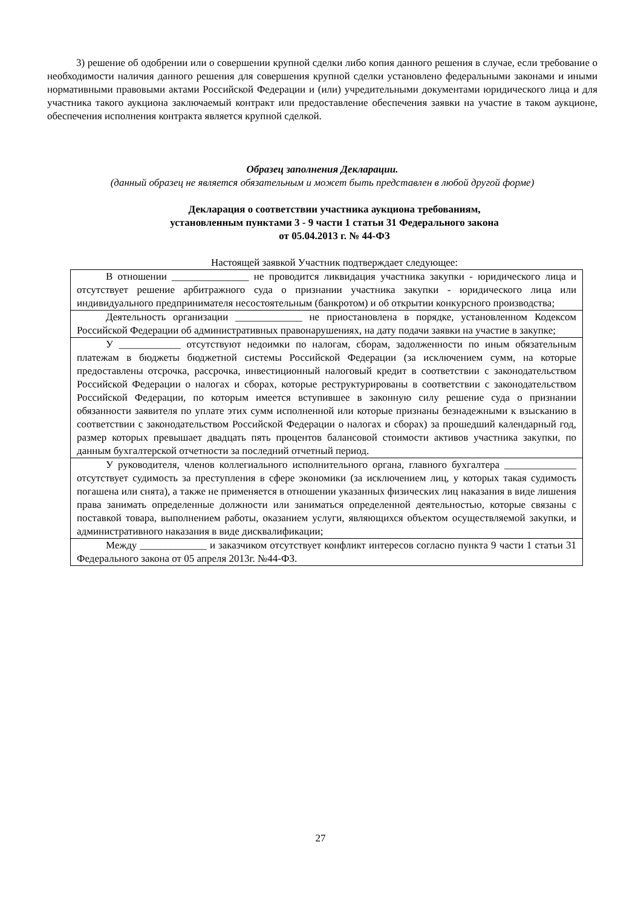3) решение об одобрении или о совершении крупной сделки либо копия данного решения в случае, если требование о необходимости наличия данного решения для совершения крупной сделки установлено федеральными законами и иными нормативными правовыми актами Российской Федерации и (или) учредительными документами юридического лица и для участника такого аукциона заключаемый контракт или предоставление обеспечения заявки на участие в таком аукционе, обеспечения исполнения контракта является крупной сделкой.
Образец заполнения Декларации.
(данный образец не является обязательным и может быть представлен в любой другой форме)
Декларация о соответствии участника аукциона требованиям,
установленным пунктами 3 - 9 части 1 статьи 31 Федерального закона
от 05.04.2013 г. № 44-ФЗ
Настоящей заявкой Участник подтверждает следующее:
| В отношении _______________ не проводится ликвидация участника закупки - юридического лица и отсутствует решение арбитражного суда о признании участника закупки - юридического лица или индивидуального предпринимателя несостоятельным (банкротом) и об открытии конкурсного производства; |
| Деятельность организации _____________ не приостановлена в порядке, установленном Кодексом Российской Федерации об административных правонарушениях, на дату подачи заявки на участие в закупке; |
| У ____________ отсутствуют недоимки по налогам, сборам, задолженности по иным обязательным платежам в бюджеты бюджетной системы Российской Федерации (за исключением сумм, на которые предоставлены отсрочка, рассрочка, инвестиционный налоговый кредит в соответствии с законодательством Российской Федерации о налогах и сборах, которые реструктурированы в соответствии с законодательством Российской Федерации, по которым имеется вступившее в законную силу решение суда о признании обязанности заявителя по уплате этих сумм исполненной или которые признаны безнадежными к взысканию в соответствии с законодательством Российской Федерации о налогах и сборах) за прошедший календарный год, размер которых превышает двадцать пять процентов балансовой стоимости активов участника закупки, по данным бухгалтерской отчетности за последний отчетный период. |
| У руководителя, членов коллегиального исполнительного органа, главного бухгалтера ______________ отсутствует судимость за преступления в сфере экономики (за исключением лиц, у которых такая судимость погашена или снята), а также не применяется в отношении указанных физических лиц наказания в виде лишения права занимать определенные должности или заниматься определенной деятельностью, которые связаны с поставкой товара, выполнением работы, оказанием услуги, являющихся объектом осуществляемой закупки, и административного наказания в виде дисквалификации; |
| Между _____________ и заказчиком отсутствует конфликт интересов согласно пункта 9 части 1 статьи 31 Федерального закона от 05 апреля 2013г. №44-ФЗ. |
27